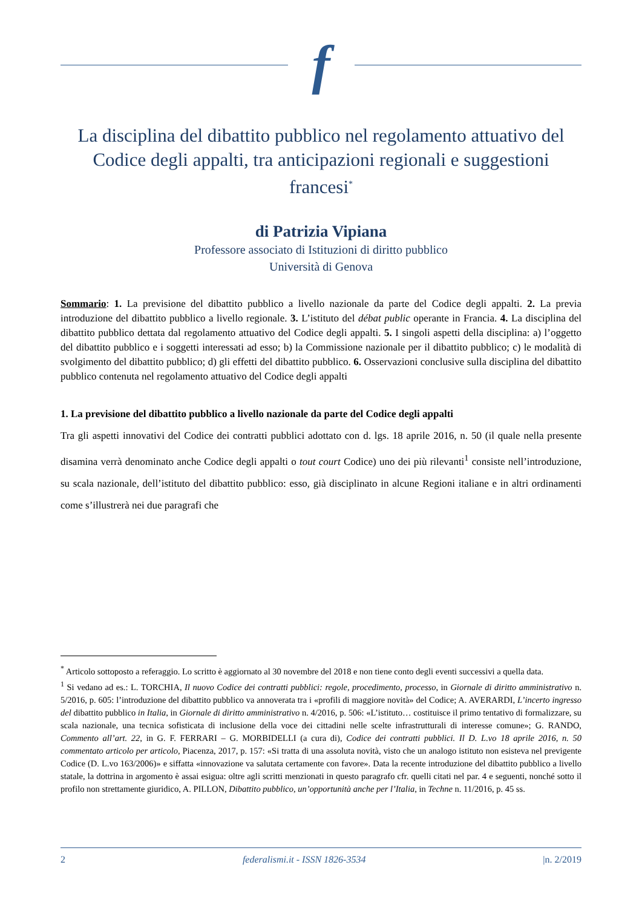f
La disciplina del dibattito pubblico nel regolamento attuativo del Codice degli appalti, tra anticipazioni regionali e suggestioni francesi<sup>*</sup>
di Patrizia Vipiana
Professore associato di Istituzioni di diritto pubblico
Università di Genova
Sommario: 1. La previsione del dibattito pubblico a livello nazionale da parte del Codice degli appalti. 2. La previa introduzione del dibattito pubblico a livello regionale. 3. L’istituto del débat public operante in Francia. 4. La disciplina del dibattito pubblico dettata dal regolamento attuativo del Codice degli appalti. 5. I singoli aspetti della disciplina: a) l’oggetto del dibattito pubblico e i soggetti interessati ad esso; b) la Commissione nazionale per il dibattito pubblico; c) le modalità di svolgimento del dibattito pubblico; d) gli effetti del dibattito pubblico. 6. Osservazioni conclusive sulla disciplina del dibattito pubblico contenuta nel regolamento attuativo del Codice degli appalti
1. La previsione del dibattito pubblico a livello nazionale da parte del Codice degli appalti
Tra gli aspetti innovativi del Codice dei contratti pubblici adottato con d. lgs. 18 aprile 2016, n. 50 (il quale nella presente disamina verrà denominato anche Codice degli appalti o tout court Codice) uno dei più rilevanti<sup>1</sup> consiste nell’introduzione, su scala nazionale, dell’istituto del dibattito pubblico: esso, già disciplinato in alcune Regioni italiane e in altri ordinamenti come s’illustrerà nei due paragrafi che
<sup>*</sup> Articolo sottoposto a referaggio. Lo scritto è aggiornato al 30 novembre del 2018 e non tiene conto degli eventi successivi a quella data.
<sup>1</sup> Si vedano ad es.: L. TORCHIA, Il nuovo Codice dei contratti pubblici: regole, procedimento, processo, in Giornale di diritto amministrativo n. 5/2016, p. 605: l’introduzione del dibattito pubblico va annoverata tra i «profili di maggiore novità» del Codice; A. AVERARDI, L’incerto ingresso del dibattito pubblico in Italia, in Giornale di diritto amministrativo n. 4/2016, p. 506: «L’istituto… costituisce il primo tentativo di formalizzare, su scala nazionale, una tecnica sofisticata di inclusione della voce dei cittadini nelle scelte infrastrutturali di interesse comune»; G. RANDO, Commento all’art. 22, in G. F. FERRARI – G. MORBIDELLI (a cura di), Codice dei contratti pubblici. Il D. L.vo 18 aprile 2016, n. 50 commentato articolo per articolo, Piacenza, 2017, p. 157: «Si tratta di una assoluta novità, visto che un analogo istituto non esisteva nel previgente Codice (D. L.vo 163/2006)» e siffatta «innovazione va salutata certamente con favore». Data la recente introduzione del dibattito pubblico a livello statale, la dottrina in argomento è assai esigua: oltre agli scritti menzionati in questo paragrafo cfr. quelli citati nel par. 4 e seguenti, nonché sotto il profilo non strettamente giuridico, A. PILLON, Dibattito pubblico, un’opportunità anche per l’Italia, in Techne n. 11/2016, p. 45 ss.
2 federalismi.it - ISSN 1826-3534 |n. 2/2019